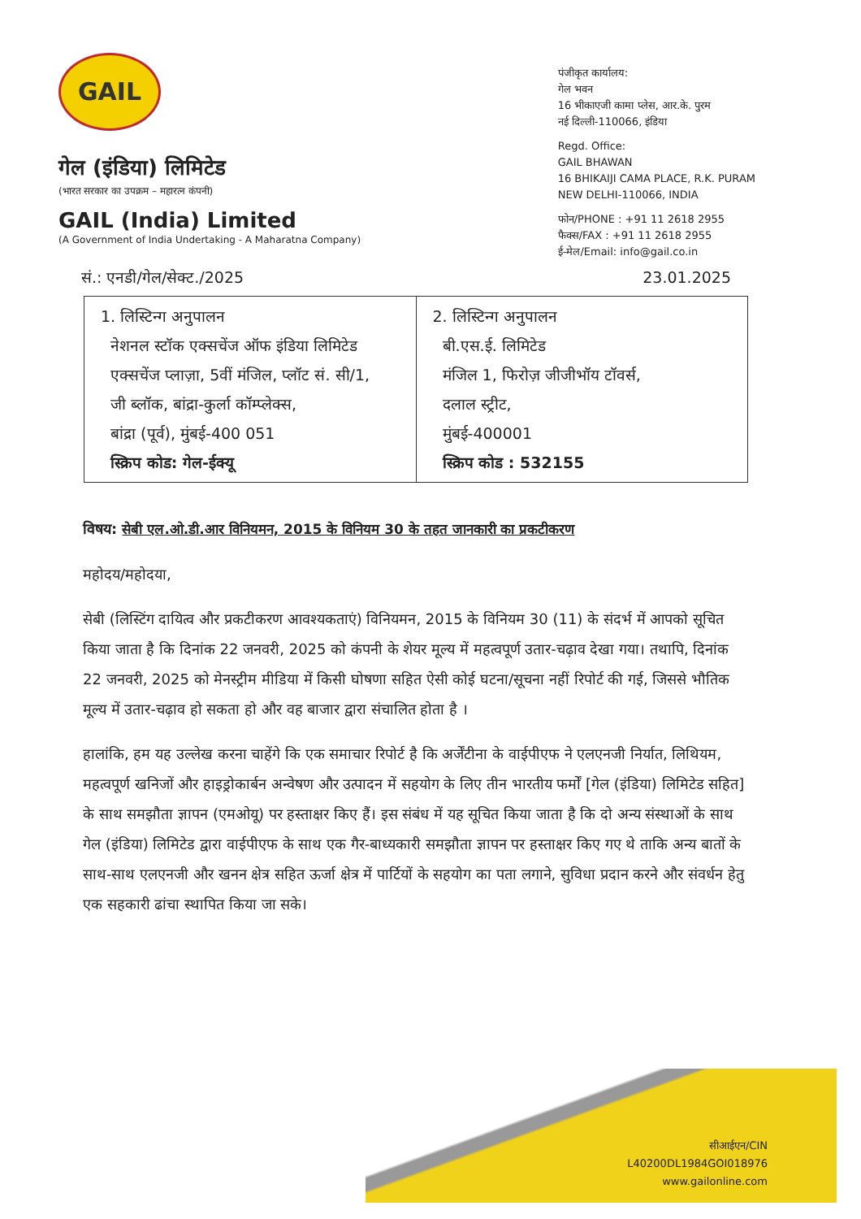GAIL
गेल (इंडिया) लिमिटेड
(भारत सरकार का उपक्रम – महारत्न कंपनी)
GAIL (India) Limited
(A Government of India Undertaking - A Maharatna Company)
पंजीकृत कार्यालय:
गेल भवन
16 भीकाएजी कामा प्लेस, आर.के. पुरम
नई दिल्ली-110066, इंडिया
Regd. Office:
GAIL BHAWAN
16 BHIKAIJI CAMA PLACE, R.K. PURAM
NEW DELHI-110066, INDIA
फोन/PHONE : +91 11 2618 2955
फैक्स/FAX : +91 11 2618 2955
ई-मेल/Email: info@gail.co.in
सं.: एनडी/गेल/सेक्ट./2025 23.01.2025
| 1. लिस्टिन्ग अनुपालन नेशनल स्टॉक एक्सचेंज ऑफ इंडिया लिमिटेड एक्सचेंज प्लाज़ा, 5वीं मंजिल, प्लॉट सं. सी/1, जी ब्लॉक, बांद्रा-कुर्ला कॉम्प्लेक्स, बांद्रा (पूर्व), मुंबई-400 051 स्क्रिप कोड: गेल-ईक्यू | 2. लिस्टिन्ग अनुपालन बी.एस.ई. लिमिटेड मंजिल 1, फिरोज़ जीजीभॉय टॉवर्स, दलाल स्ट्रीट, मुंबई-400001 स्क्रिप कोड : 532155 |
विषय: सेबी एल.ओ.डी.आर विनियमन, 2015 के विनियम 30 के तहत जानकारी का प्रकटीकरण
महोदय/महोदया,
सेबी (लिस्टिंग दायित्व और प्रकटीकरण आवश्यकताएं) विनियमन, 2015 के विनियम 30 (11) के संदर्भ में आपको सूचित किया जाता है कि दिनांक 22 जनवरी, 2025 को कंपनी के शेयर मूल्य में महत्वपूर्ण उतार-चढ़ाव देखा गया। तथापि, दिनांक 22 जनवरी, 2025 को मेनस्ट्रीम मीडिया में किसी घोषणा सहित ऐसी कोई घटना/सूचना नहीं रिपोर्ट की गई, जिससे भौतिक मूल्य में उतार-चढ़ाव हो सकता हो और वह बाजार द्वारा संचालित होता है ।
हालांकि, हम यह उल्लेख करना चाहेंगे कि एक समाचार रिपोर्ट है कि अर्जेंटीना के वाईपीएफ ने एलएनजी निर्यात, लिथियम, महत्वपूर्ण खनिजों और हाइड्रोकार्बन अन्वेषण और उत्पादन में सहयोग के लिए तीन भारतीय फर्मों [गेल (इंडिया) लिमिटेड सहित] के साथ समझौता ज्ञापन (एमओयू) पर हस्ताक्षर किए हैं। इस संबंध में यह सूचित किया जाता है कि दो अन्य संस्थाओं के साथ गेल (इंडिया) लिमिटेड द्वारा वाईपीएफ के साथ एक गैर-बाध्यकारी समझौता ज्ञापन पर हस्ताक्षर किए गए थे ताकि अन्य बातों के साथ-साथ एलएनजी और खनन क्षेत्र सहित ऊर्जा क्षेत्र में पार्टियों के सहयोग का पता लगाने, सुविधा प्रदान करने और संवर्धन हेतु एक सहकारी ढांचा स्थापित किया जा सके।
सीआईएन/CIN
L40200DL1984GOI018976
www.gailonline.com